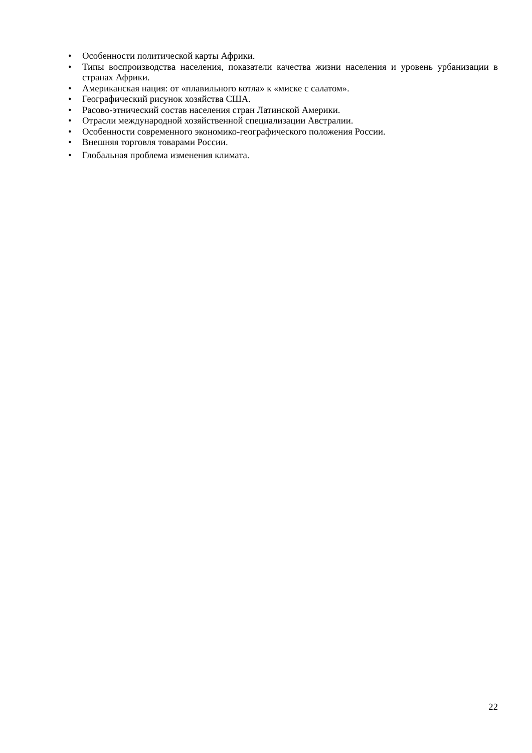• Особенности политической карты Африки.
• Типы воспроизводства населения, показатели качества жизни населения и уровень урбанизации в странах Африки.
• Американская нация: от «плавильного котла» к «миске с салатом».
• Географический рисунок хозяйства США.
• Расово-этнический состав населения стран Латинской Америки.
• Отрасли международной хозяйственной специализации Австралии.
• Особенности современного экономико-географического положения России.
• Внешняя торговля товарами России.
• Глобальная проблема изменения климата.
22